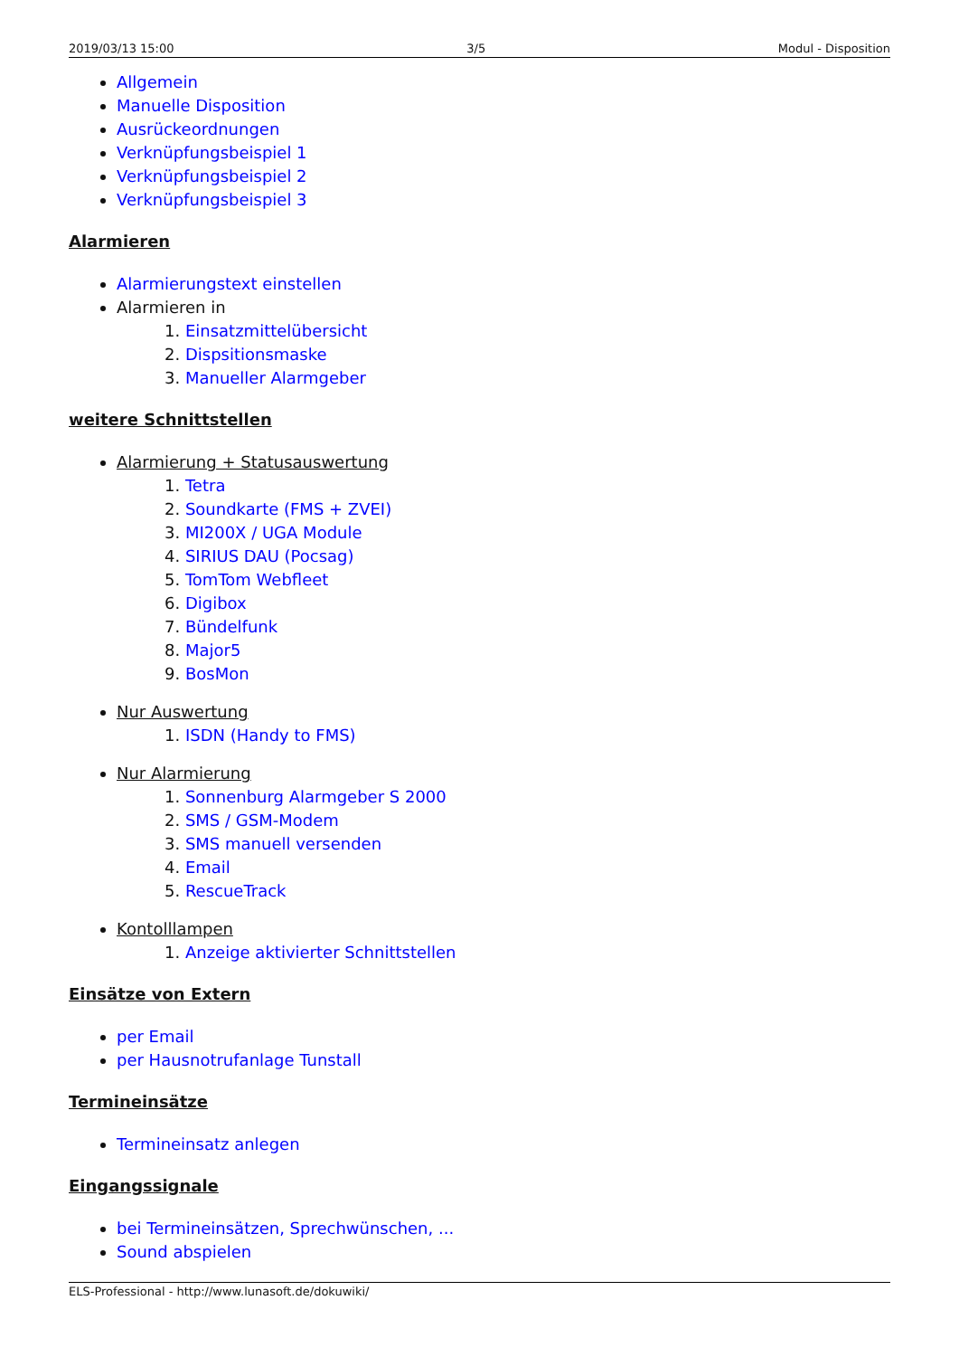2019/03/13 15:00 3/5 Modul - Disposition
Allgemein
Manuelle Disposition
Ausrückeordnungen
Verknüpfungsbeispiel 1
Verknüpfungsbeispiel 2
Verknüpfungsbeispiel 3
Alarmieren
Alarmierungstext einstellen
Alarmieren in
1. Einsatzmittelübersicht
2. Dispsitionsmaske
3. Manueller Alarmgeber
weitere Schnittstellen
Alarmierung + Statusauswertung
1. Tetra
2. Soundkarte (FMS + ZVEI)
3. MI200X / UGA Module
4. SIRIUS DAU (Pocsag)
5. TomTom Webfleet
6. Digibox
7. Bündelfunk
8. Major5
9. BosMon
Nur Auswertung
1. ISDN (Handy to FMS)
Nur Alarmierung
1. Sonnenburg Alarmgeber S 2000
2. SMS / GSM-Modem
3. SMS manuell versenden
4. Email
5. RescueTrack
Kontolllampen
1. Anzeige aktivierter Schnittstellen
Einsätze von Extern
per Email
per Hausnotrufanlage Tunstall
Termineinsätze
Termineinsatz anlegen
Eingangssignale
bei Termineinsätzen, Sprechwünschen, ...
Sound abspielen
ELS-Professional - http://www.lunasoft.de/dokuwiki/